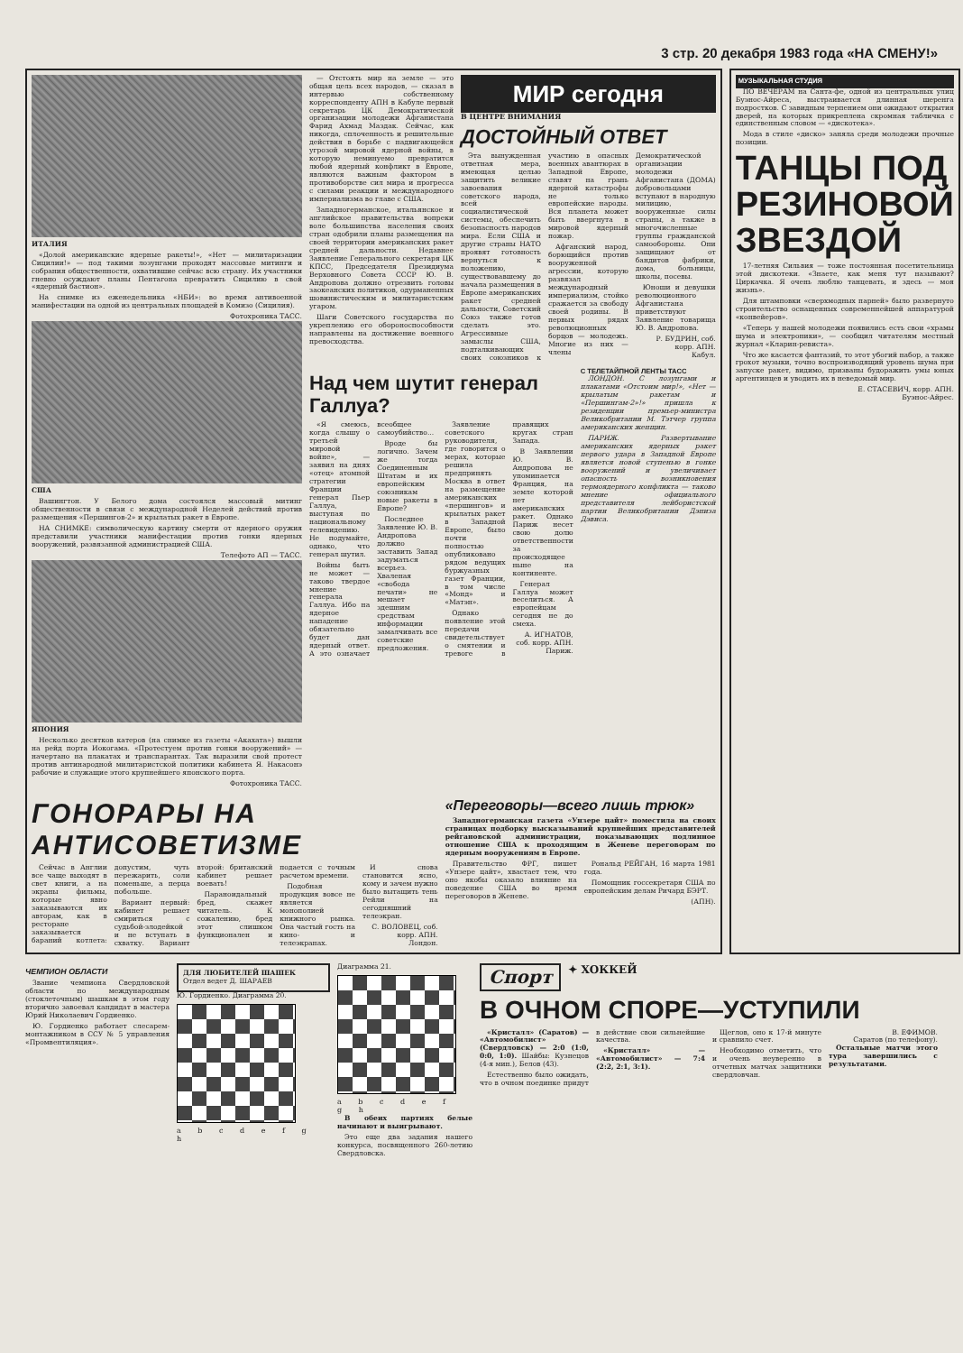3 стр. 20 декабря 1983 года «НА СМЕНУ!»
ИТАЛИЯ
«Долой американские ядерные ракеты!», «Нет — милитаризации Сицилии!» — под такими лозунгами проходят массовые митинги и собрания общественности, охватившие сейчас всю страну. Их участники гневно осуждают планы Пентагона превратить Сицилию в свой «ядерный бастион».
На снимке из еженедельника «НБИ»: во время антивоенной манифестации на одной из центральных площадей в Комизо (Сицилия).
Фотохроника ТАСС.
США
Вашингтон. У Белого дома состоялся массовый митинг общественности в связи с международной Неделей действий против размещения «Першингов-2» и крылатых ракет в Европе.
НА СНИМКЕ: символическую картину смерти от ядерного оружия представили участники манифестации против гонки ядерных вооружений, развязанной администрацией США.
Телефото АП — ТАСС.
ЯПОНИЯ
Несколько десятков катеров (на снимке из газеты «Акахата») вышли на рейд порта Иокогама. «Протестуем против гонки вооружений» — начертано на плакатах и транспарантах. Так выразили свой протест против антинародной милитаристской политики кабинета Я. Накасонэ рабочие и служащие этого крупнейшего японского порта.
Фотохроника ТАСС.
— Отстоять мир на земле — это общая цель всех народов, — сказал в интервью собственному корреспонденту АПН в Кабуле первый секретарь ЦК Демократической организации молодежи Афганистана Фарид Ахмад Маздак. Сейчас, как никогда, сплоченность и решительные действия в борьбе с надвигающейся угрозой мировой ядерной войны, в которую неминуемо превратится любой ядерный конфликт в Европе, являются важным фактором в противоборстве сил мира и прогресса с силами реакции и международного империализма во главе с США.
Западногерманское, итальянское и английское правительства вопреки воле большинства населения своих стран одобрили планы размещения на своей территории американских ракет средней дальности. Недавнее Заявление Генерального секретаря ЦК КПСС, Председателя Президиума Верховного Совета СССР Ю. В. Андропова должно отрезвить головы заокеанских политиков, одурманенных шовинистическим и милитаристским угаром.
Шаги Советского государства по укреплению его обороноспособности направлены на достижение военного превосходства.
МИР сегодня
В ЦЕНТРЕ ВНИМАНИЯ
ДОСТОЙНЫЙ ОТВЕТ
Эта вынужденная ответная мера, имеющая целью защитить великие завоевания советского народа, всей социалистической системы, обеспечить безопасность народов мира. Если США и другие страны НАТО проявят готовность вернуться к положению, существовавшему до начала размещения в Европе американских ракет средней дальности, Советский Союз также готов сделать это. Агрессивные замыслы США, подталкивающих своих союзников к участию в опасных военных авантюрах в Западной Европе, ставят на грань ядерной катастрофы не только европейские народы. Вся планета может быть ввергнута в мировой ядерный пожар.
Афганский народ, борющийся против вооруженной агрессии, которую развязал международный империализм, стойко сражается за свободу своей родины. В первых рядах революционных борцов — молодежь. Многие из них — члены Демократической организации молодежи Афганистана (ДОМА) добровольцами вступают в народную милицию, вооруженные силы страны, а также в многочисленные группы гражданской самообороны. Они защищают от бандитов фабрики, дома, больницы, школы, посевы.
Юноши и девушки революционного Афганистана приветствуют Заявление товарища Ю. В. Андропова.
Р. БУДРИН, соб. корр. АПН.
Кабул.
Над чем шутит генерал Галлуа?
«Я смеюсь, когда слышу о третьей мировой войне», — заявил на днях «отец» атомной стратегии Франции генерал Пьер Галлуа, выступая по национальному телевидению. Не подумайте, однако, что генерал шутил.
Войны быть не может — таково твердое мнение генерала Галлуа. Ибо на ядерное нападение обязательно будет дан ядерный ответ. А это означает всеобщее самоубийство...
Вроде бы логично. Зачем же тогда Соединенным Штатам и их европейским союзникам новые ракеты в Европе?
Последнее Заявление Ю. В. Андропова должно заставить Запад задуматься всерьез. Хваленая «свобода печати» не мешает здешним средствам информации замалчивать все советские предложения.
Заявление советского руководителя, где говорится о мерах, которые решила предпринять Москва в ответ на размещение американских «першингов» и крылатых ракет в Западной Европе, было почти полностью опубликовано рядом ведущих буржуазных газет Франции, в том числе «Монд» и «Матэн».
Однако появление этой передачи свидетельствует о смятении и тревоге в правящих кругах стран Запада.
В Заявлении Ю. В. Андропова не упоминается Франция, на земле которой нет американских ракет. Однако Париж несет свою долю ответственности за происходящее ныне на континенте.
Генерал Галлуа может веселиться. А европейцам сегодня не до смеха.
А. ИГНАТОВ, соб. корр. АПН.
Париж.
С ТЕЛЕТАЙПНОЙ ЛЕНТЫ ТАСС
ЛОНДОН. С лозунгами и плакатами «Отстоим мир!», «Нет — крылатым ракетам и «Першингам-2»!» пришла к резиденции премьер-министра Великобритании М. Тэтчер группа американских женщин.
ПАРИЖ. Развертывание американских ядерных ракет первого удара в Западной Европе является новой ступенью в гонке вооружений и увеличивает опасность возникновения термоядерного конфликта — таково мнение официального представителя лейбористской партии Великобритании Дэниза Дэвиса.
ГОНОРАРЫ НА АНТИСОВЕТИЗМЕ
Сейчас в Англии все чаще выходят в свет книги, а на экраны фильмы, которые явно заказываются их авторам, как в ресторане заказывается бараний котлета: допустим, чуть пережарить, соли поменьше, а перца побольше.
Вариант первый: кабинет решает смириться с судьбой-злодейкой и не вступать в схватку. Вариант второй: британский кабинет решает воевать!
Параноидальный бред, скажет читатель. К сожалению, бред этот слишком функционален и подается с точным расчетом времени.
Подобная продукция вовсе не является монополией книжного рынка. Она частый гость на кино- и телеэкранах.
И снова становится ясно, кому и зачем нужно было вытащить тень Рейли на сегодняшний телеэкран.
С. ВОЛОВЕЦ, соб. корр. АПН.
Лондон.
«Переговоры—всего лишь трюк»
Западногерманская газета «Унзере цайт» поместила на своих страницах подборку высказываний крупнейших представителей рейгановской администрации, показывающих подлинное отношение США к проходящим в Женеве переговорам по ядерным вооружениям в Европе.
Правительство ФРГ, пишет «Унзере цайт», хвастает тем, что оно якобы оказало влияние на поведение США во время переговоров в Женеве.
Рональд РЕЙГАН, 16 марта 1981 года.
Помощник госсекретаря США по европейским делам Ричард БЭРТ.
(АПН).
МУЗЫКАЛЬНАЯ СТУДИЯ
ПО ВЕЧЕРАМ на Санта-фе, одной из центральных улиц Буэнос-Айреса, выстраивается длинная шеренга подростков. С завидным терпением они ожидают открытия дверей, на которых прикреплена скромная табличка с единственным словом — «дискотека».
Мода в стиле «диско» заняла среди молодежи прочные позиции.
ТАНЦЫ ПОД РЕЗИНОВОЙ ЗВЕЗДОЙ
17-летняя Сильвия — тоже постоянная посетительница этой дискотеки. «Знаете, как меня тут называют? Циркачка. Я очень люблю танцевать, и здесь — моя жизнь».
Для штамповки «сверхмодных парней» было развернуто строительство оснащенных современнейшей аппаратурой «конвейеров».
«Теперь у нашей молодежи появились есть свои «храмы шума и электроники», — сообщил читателям местный журнал «Кларин-ревиста».
Что же касается фантазий, то этот убогий набор, а также грохот музыки, точно воспроизводящий уровень шума при запуске ракет, видимо, призваны будоражить умы юных аргентинцев и уводить их в неведомый мир.
Е. СТАСЕВИЧ, корр. АПН.
Буэнос-Айрес.
ЧЕМПИОН ОБЛАСТИ
Звание чемпиона Свердловской области по международным (стоклеточным) шашкам в этом году вторично завоевал кандидат в мастера Юрий Николаевич Гордиенко.
Ю. Гордиенко работает слесарем-монтажником в ССУ № 5 управления «Промвентиляция».
ДЛЯ ЛЮБИТЕЛЕЙ ШАШЕК
Отдел ведет Д. ШАРАЕВ
Ю. Гордиенко. Диаграмма 20.
a b c d e f g h
Диаграмма 21.
a b c d e f g h
В обеих партиях белые начинают и выигрывают.
Это еще два задания нашего конкурса, посвященного 260-летию Свердловска.
Спорт
✦ ХОККЕЙ
В ОЧНОМ СПОРЕ—УСТУПИЛИ
«Кристалл» (Саратов) — «Автомобилист» (Свердловск) — 2:0 (1:0, 0:0, 1:0). Шайбы: Кузнецов (4-я мин.), Белов (43).
Естественно было ожидать, что в очном поединке придут в действие свои сильнейшие качества.
«Кристалл» — «Автомобилист» — 7:4 (2:2, 2:1, 3:1).
Щеглов, оно к 17-й минуте и сравнило счет.
Необходимо отметить, что и очень неуверенно в отчетных матчах защитники свердловчан.
В. ЕФИМОВ.
Саратов (по телефону).
Остальные матчи этого тура завершились с результатами.